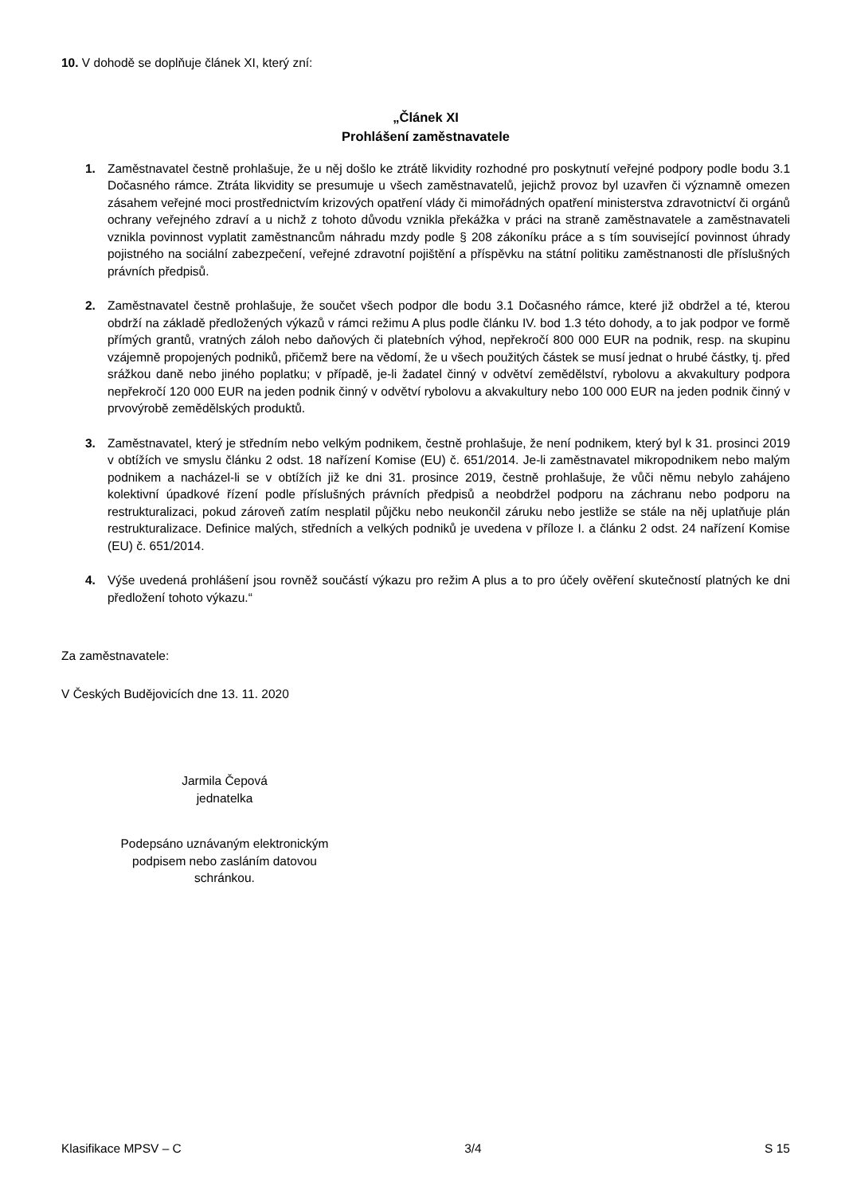10. V dohodě se doplňuje článek XI, který zní:
„Článek XI
Prohlášení zaměstnavatele
1. Zaměstnavatel čestně prohlašuje, že u něj došlo ke ztrátě likvidity rozhodné pro poskytnutí veřejné podpory podle bodu 3.1 Dočasného rámce. Ztráta likvidity se presumuje u všech zaměstnavatelů, jejichž provoz byl uzavřen či významně omezen zásahem veřejné moci prostřednictvím krizových opatření vlády či mimořádných opatření ministerstva zdravotnictví či orgánů ochrany veřejného zdraví a u nichž z tohoto důvodu vznikla překážka v práci na straně zaměstnavatele a zaměstnavateli vznikla povinnost vyplatit zaměstnancům náhradu mzdy podle § 208 zákoníku práce a s tím související povinnost úhrady pojistného na sociální zabezpečení, veřejné zdravotní pojištění a příspěvku na státní politiku zaměstnanosti dle příslušných právních předpisů.
2. Zaměstnavatel čestně prohlašuje, že součet všech podpor dle bodu 3.1 Dočasného rámce, které již obdržel a té, kterou obdrží na základě předložených výkazů v rámci režimu A plus podle článku IV. bod 1.3 této dohody, a to jak podpor ve formě přímých grantů, vratných záloh nebo daňových či platebních výhod, nepřekročí 800 000 EUR na podnik, resp. na skupinu vzájemně propojených podniků, přičemž bere na vědomí, že u všech použitých částek se musí jednat o hrubé částky, tj. před srážkou daně nebo jiného poplatku; v případě, je-li žadatel činný v odvětví zemědělství, rybolovu a akvakultury podpora nepřekročí 120 000 EUR na jeden podnik činný v odvětví rybolovu a akvakultury nebo 100 000 EUR na jeden podnik činný v prvovýrobě zemědělských produktů.
3. Zaměstnavatel, který je středním nebo velkým podnikem, čestně prohlašuje, že není podnikem, který byl k 31. prosinci 2019 v obtížích ve smyslu článku 2 odst. 18 nařízení Komise (EU) č. 651/2014. Je-li zaměstnavatel mikropodnikem nebo malým podnikem a nacházel-li se v obtížích již ke dni 31. prosince 2019, čestně prohlašuje, že vůči němu nebylo zahájeno kolektivní úpadkové řízení podle příslušných právních předpisů a neobdržel podporu na záchranu nebo podporu na restrukturalizaci, pokud zároveň zatím nesplatil půjčku nebo neukončil záruku nebo jestliže se stále na něj uplatňuje plán restrukturalizace. Definice malých, středních a velkých podniků je uvedena v příloze I. a článku 2 odst. 24 nařízení Komise (EU) č. 651/2014.
4. Výše uvedená prohlášení jsou rovněž součástí výkazu pro režim A plus a to pro účely ověření skutečností platných ke dni předložení tohoto výkazu.“
Za zaměstnavatele:
V Českých Budějovicích dne 13. 11. 2020
Jarmila Čepová
jednatelka
Podepsáno uznávaným elektronickým
podpisem nebo zasláním datovou schránkou.
Klasifikace MPSV – C 3/4 S 15